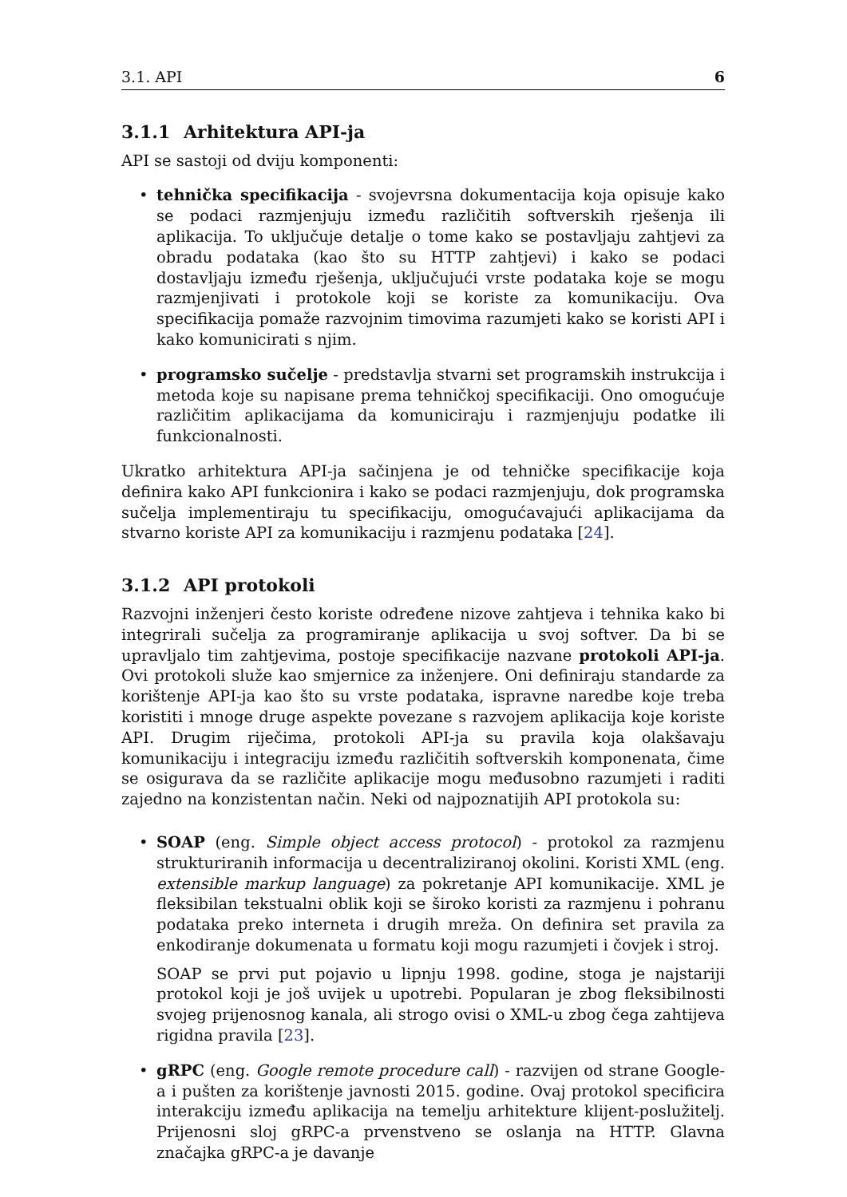3.1. API 6
3.1.1 Arhitektura API-ja
API se sastoji od dviju komponenti:
• tehnička specifikacija - svojevrsna dokumentacija koja opisuje kako se podaci razmjenjuju između različitih softverskih rješenja ili aplikacija. To uključuje detalje o tome kako se postavljaju zahtjevi za obradu podataka (kao što su HTTP zahtjevi) i kako se podaci dostavljaju između rješenja, uključujući vrste podataka koje se mogu razmjenjivati i protokole koji se koriste za komunikaciju. Ova specifikacija pomaže razvojnim timovima razumjeti kako se koristi API i kako komunicirati s njim.
• programsko sučelje - predstavlja stvarni set programskih instrukcija i metoda koje su napisane prema tehničkoj specifikaciji. Ono omogućuje različitim aplikacijama da komuniciraju i razmjenjuju podatke ili funkcionalnosti.
Ukratko arhitektura API-ja sačinjena je od tehničke specifikacije koja definira kako API funkcionira i kako se podaci razmjenjuju, dok programska sučelja implementiraju tu specifikaciju, omogućavajući aplikacijama da stvarno koriste API za komunikaciju i razmjenu podataka [24].
3.1.2 API protokoli
Razvojni inženjeri često koriste određene nizove zahtjeva i tehnika kako bi integrirali sučelja za programiranje aplikacija u svoj softver. Da bi se upravljalo tim zahtjevima, postoje specifikacije nazvane protokoli API-ja. Ovi protokoli služe kao smjernice za inženjere. Oni definiraju standarde za korištenje API-ja kao što su vrste podataka, ispravne naredbe koje treba koristiti i mnoge druge aspekte povezane s razvojem aplikacija koje koriste API. Drugim riječima, protokoli API-ja su pravila koja olakšavaju komunikaciju i integraciju između različitih softverskih komponenata, čime se osigurava da se različite aplikacije mogu međusobno razumjeti i raditi zajedno na konzistentan način. Neki od najpoznatijih API protokola su:
•
SOAP (eng. Simple object access protocol) - protokol za razmjenu strukturiranih informacija u decentraliziranoj okolini. Koristi XML (eng. extensible markup language) za pokretanje API komunikacije. XML je fleksibilan tekstualni oblik koji se široko koristi za razmjenu i pohranu podataka preko interneta i drugih mreža. On definira set pravila za enkodiranje dokumenata u formatu koji mogu razumjeti i čovjek i stroj.
SOAP se prvi put pojavio u lipnju 1998. godine, stoga je najstariji protokol koji je još uvijek u upotrebi. Popularan je zbog fleksibilnosti svojeg prijenosnog kanala, ali strogo ovisi o XML-u zbog čega zahtijeva rigidna pravila [23].
• gRPC (eng. Google remote procedure call) - razvijen od strane Google-a i pušten za korištenje javnosti 2015. godine. Ovaj protokol specificira interakciju između aplikacija na temelju arhitekture klijent-poslužitelj. Prijenosni sloj gRPC-a prvenstveno se oslanja na HTTP. Glavna značajka gRPC-a je davanje